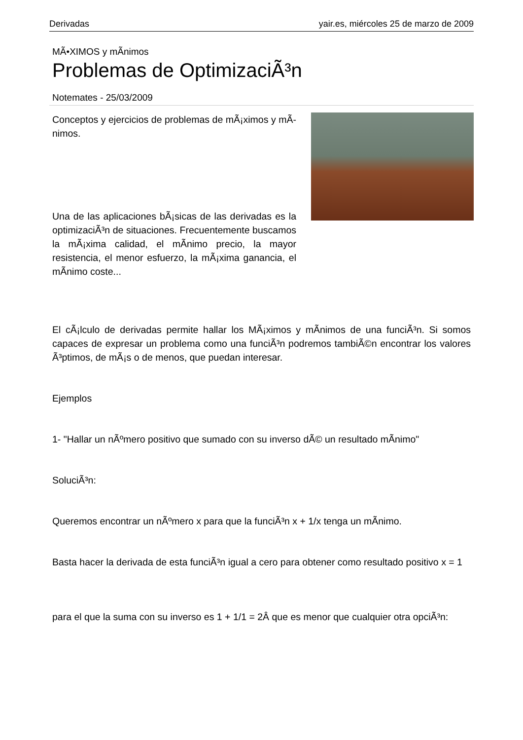Derivadas yair.es, miércoles 25 de marzo de 2009
MÃ•XIMOS y mÃ­nimos
Problemas de OptimizaciÃ³n
Notemates - 25/03/2009
Conceptos y ejercicios de problemas de mÃ¡ximos y mÃ­nimos.
Una de las aplicaciones bÃ¡sicas de las derivadas es la optimizaciÃ³n de situaciones. Frecuentemente buscamos la mÃ¡xima calidad, el mÃ­nimo precio, la mayor resistencia, el menor esfuerzo, la mÃ¡xima ganancia, el mÃ­nimo coste...
El cÃ¡lculo de derivadas permite hallar los MÃ¡ximos y mÃ­nimos de una funciÃ³n. Si somos capaces de expresar un problema como una funciÃ³n podremos tambiÃ©n encontrar los valores Ã³ptimos, de mÃ¡s o de menos, que puedan interesar.
Ejemplos
1- "Hallar un nÃºmero positivo que sumado con su inverso dÃ© un resultado mÃ­nimo"
SoluciÃ³n:
Queremos encontrar un nÃºmero x para que la funciÃ³n x + 1/x tenga un mÃ­nimo.
Basta hacer la derivada de esta funciÃ³n igual a cero para obtener como resultado positivo x = 1
para el que la suma con su inverso es 1 + 1/1 = 2Â que es menor que cualquier otra opciÃ³n: